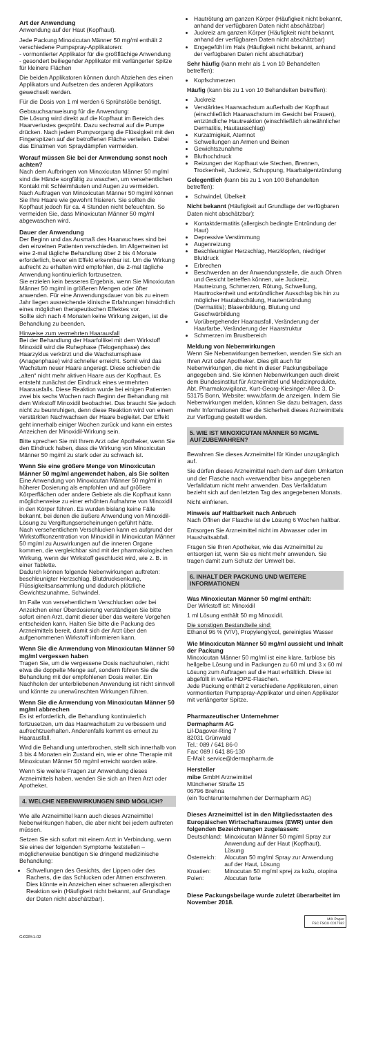Art der Anwendung
Anwendung auf der Haut (Kopfhaut).
Jede Packung Minoxicutan Männer 50 mg/ml enthält 2 verschiedene Pumpspray-Applikatoren:
- vormontierter Applikator für die großflächige Anwendung
- gesondert beiliegender Applikator mit verlängerter Spitze für kleinere Flächen
Die beiden Applikatoren können durch Abziehen des einen Applikators und Aufsetzen des anderen Applikators gewechselt werden.
Für die Dosis von 1 ml werden 6 Sprühstöße benötigt.
Gebrauchsanweisung für die Anwendung:
Die Lösung wird direkt auf die Kopfhaut im Bereich des Haarverlustes gesprüht. Dazu sechsmal auf die Pumpe drücken. Nach jedem Pumpvorgang die Flüssigkeit mit den Fingerspitzen auf der betroffenen Fläche verteilen. Dabei das Einatmen von Spraydämpfen vermeiden.
Worauf müssen Sie bei der Anwendung sonst noch achten?
Nach dem Aufbringen von Minoxicutan Männer 50 mg/ml sind die Hände sorgfältig zu waschen, um versehentlichen Kontakt mit Schleimhäuten und Augen zu vermeiden.
Nach Auftragen von Minoxicutan Männer 50 mg/ml können Sie Ihre Haare wie gewohnt frisieren. Sie sollten die Kopfhaut jedoch für ca. 4 Stunden nicht befeuchten. So vermeiden Sie, dass Minoxicutan Männer 50 mg/ml abgewaschen wird.
Dauer der Anwendung
Der Beginn und das Ausmaß des Haarwuchses sind bei den einzelnen Patienten verschieden. Im Allgemeinen ist eine 2-mal tägliche Behandlung über 2 bis 4 Monate erforderlich, bevor ein Effekt erkennbar ist. Um die Wirkung aufrecht zu erhalten wird empfohlen, die 2-mal tägliche Anwendung kontinuierlich fortzusetzen.
Sie erzielen kein besseres Ergebnis, wenn Sie Minoxicutan Männer 50 mg/ml in größeren Mengen oder öfter anwenden. Für eine Anwendungsdauer von bis zu einem Jahr liegen ausreichende klinische Erfahrungen hinsichtlich eines möglichen therapeutischen Effektes vor.
Sollte sich nach 4 Monaten keine Wirkung zeigen, ist die Behandlung zu beenden.
Hinweise zum vermehrten Haarausfall
Bei der Behandlung der Haarfollikel mit dem Wirkstoff Minoxidil wird die Ruhephase (Telogenphase) des Haarzyklus verkürzt und die Wachstumsphase (Anagenphase) wird schneller erreicht. Somit wird das Wachstum neuer Haare angeregt. Diese schieben die „alten“ nicht mehr aktiven Haare aus der Kopfhaut. Es entsteht zunächst der Eindruck eines vermehrten Haarausfalls. Diese Reaktion wurde bei einigen Patienten zwei bis sechs Wochen nach Beginn der Behandlung mit dem Wirkstoff Minoxidil beobachtet. Das braucht Sie jedoch nicht zu beunruhigen, denn diese Reaktion wird von einem verstärkten Nachwachsen der Haare begleitet. Der Effekt geht innerhalb einiger Wochen zurück und kann ein erstes Anzeichen der Minoxidil-Wirkung sein.
Bitte sprechen Sie mit Ihrem Arzt oder Apotheker, wenn Sie den Eindruck haben, dass die Wirkung von Minoxicutan Männer 50 mg/ml zu stark oder zu schwach ist.
Wenn Sie eine größere Menge von Minoxicutan Männer 50 mg/ml angewendet haben, als Sie sollten
Eine Anwendung von Minoxicutan Männer 50 mg/ml in höherer Dosierung als empfohlen und auf größere Körperflächen oder andere Gebiete als die Kopfhaut kann möglicherweise zu einer erhöhten Aufnahme von Minoxidil in den Körper führen. Es wurden bislang keine Fälle bekannt, bei denen die äußere Anwendung von Minoxidil-Lösung zu Vergiftungserscheinungen geführt hätte.
Nach versehentlichem Verschlucken kann es aufgrund der Wirkstoffkonzentration von Minoxidil in Minoxicutan Männer 50 mg/ml zu Auswirkungen auf die inneren Organe kommen, die vergleichbar sind mit der pharmakologischen Wirkung, wenn der Wirkstoff geschluckt wird, wie z. B. in einer Tablette.
Dadurch können folgende Nebenwirkungen auftreten: beschleunigter Herzschlag, Blutdrucksenkung, Flüssigkeitsansammlung und dadurch plötzliche Gewichtszunahme, Schwindel.
Im Falle von versehentlichem Verschlucken oder bei Anzeichen einer Überdosierung verständigen Sie bitte sofort einen Arzt, damit dieser über das weitere Vorgehen entscheiden kann. Halten Sie bitte die Packung des Arzneimittels bereit, damit sich der Arzt über den aufgenommenen Wirkstoff informieren kann.
Wenn Sie die Anwendung von Minoxicutan Männer 50 mg/ml vergessen haben
Tragen Sie, um die vergessene Dosis nachzuholen, nicht etwa die doppelte Menge auf, sondern führen Sie die Behandlung mit der empfohlenen Dosis weiter. Ein Nachholen der unterbliebenen Anwendung ist nicht sinnvoll und könnte zu unerwünschten Wirkungen führen.
Wenn Sie die Anwendung von Minoxicutan Männer 50 mg/ml abbrechen
Es ist erforderlich, die Behandlung kontinuierlich fortzusetzen, um das Haarwachstum zu verbessern und aufrechtzuerhalten. Anderenfalls kommt es erneut zu Haarausfall.
Wird die Behandlung unterbrochen, stellt sich innerhalb von 3 bis 4 Monaten ein Zustand ein, wie er ohne Therapie mit Minoxicutan Männer 50 mg/ml erreicht worden wäre.
Wenn Sie weitere Fragen zur Anwendung dieses Arzneimittels haben, wenden Sie sich an Ihren Arzt oder Apotheker.
4. WELCHE NEBENWIRKUNGEN SIND MÖGLICH?
Wie alle Arzneimittel kann auch dieses Arzneimittel Nebenwirkungen haben, die aber nicht bei jedem auftreten müssen.
Setzen Sie sich sofort mit einem Arzt in Verbindung, wenn Sie eines der folgenden Symptome feststellen – möglicherweise benötigen Sie dringend medizinische Behandlung:
Schwellungen des Gesichts, der Lippen oder des Rachens, die das Schlucken oder Atmen erschweren. Dies könnte ein Anzeichen einer schweren allergischen Reaktion sein (Häufigkeit nicht bekannt, auf Grundlage der Daten nicht abschätzbar).
Hautrötung am ganzen Körper (Häufigkeit nicht bekannt, anhand der verfügbaren Daten nicht abschätzbar)
Juckreiz am ganzen Körper (Häufigkeit nicht bekannt, anhand der verfügbaren Daten nicht abschätzbar)
Engegefühl im Hals (Häufigkeit nicht bekannt, anhand der verfügbaren Daten nicht abschätzbar)
Sehr häufig (kann mehr als 1 von 10 Behandelten betreffen):
Kopfschmerzen
Häufig (kann bis zu 1 von 10 Behandelten betreffen):
Juckreiz
Verstärktes Haarwachstum außerhalb der Kopfhaut (einschließlich Haarwachstum im Gesicht bei Frauen), entzündliche Hautreaktion (einschließlich akneähnlicher Dermatitis, Hautausschlag)
Kurzatmigkeit, Atemnot
Schwellungen an Armen und Beinen
Gewichtszunahme
Bluthochdruck
Reizungen der Kopfhaut wie Stechen, Brennen, Trockenheit, Juckreiz, Schuppung, Haarbalgentzündung
Gelegentlich (kann bis zu 1 von 100 Behandelten betreffen):
Schwindel, Übelkeit
Nicht bekannt (Häufigkeit auf Grundlage der verfügbaren Daten nicht abschätzbar):
Kontaktdermatitis (allergisch bedingte Entzündung der Haut)
Depressive Verstimmung
Augenreizung
Beschleunigter Herzschlag, Herzklopfen, niedriger Blutdruck
Erbrechen
Beschwerden an der Anwendungsstelle, die auch Ohren und Gesicht betreffen können, wie Juckreiz, Hautreizung, Schmerzen, Rötung, Schwellung, Hauttrockenheit und entzündlicher Ausschlag bis hin zu möglicher Hautabschälung, Hautentzündung (Dermatitis); Blasenbildung, Blutung und Geschwürbildung
Vorübergehender Haarausfall, Veränderung der Haarfarbe, Veränderung der Haarstruktur
Schmerzen im Brustbereich
Meldung von Nebenwirkungen
Wenn Sie Nebenwirkungen bemerken, wenden Sie sich an Ihren Arzt oder Apotheker. Dies gilt auch für Nebenwirkungen, die nicht in dieser Packungsbeilage angegeben sind. Sie können Nebenwirkungen auch direkt dem Bundesinstitut für Arzneimittel und Medizinprodukte, Abt. Pharmakovigilanz, Kurt-Georg-Kiesinger-Allee 3, D-53175 Bonn, Website: www.bfarm.de anzeigen. Indem Sie Nebenwirkungen melden, können Sie dazu beitragen, dass mehr Informationen über die Sicherheit dieses Arzneimittels zur Verfügung gestellt werden.
5. WIE IST MINOXICUTAN MÄNNER 50 MG/ML AUFZUBEWAHREN?
Bewahren Sie dieses Arzneimittel für Kinder unzugänglich auf.
Sie dürfen dieses Arzneimittel nach dem auf dem Umkarton und der Flasche nach «verwendbar bis» angegebenen Verfalldatum nicht mehr anwenden. Das Verfalldatum bezieht sich auf den letzten Tag des angegebenen Monats.
Nicht einfrieren.
Hinweis auf Haltbarkeit nach Anbruch
Nach Öffnen der Flasche ist die Lösung 6 Wochen haltbar.
Entsorgen Sie Arzneimittel nicht im Abwasser oder im Haushaltsabfall.
Fragen Sie Ihren Apotheker, wie das Arzneimittel zu entsorgen ist, wenn Sie es nicht mehr anwenden. Sie tragen damit zum Schutz der Umwelt bei.
6. INHALT DER PACKUNG UND WEITERE INFORMATIONEN
Was Minoxicutan Männer 50 mg/ml enthält:
Der Wirkstoff ist: Minoxidil
1 ml Lösung enthält 50 mg Minoxidil.
Die sonstigen Bestandteile sind:
Ethanol 96 % (V/V), Propylenglycol, gereinigtes Wasser
Wie Minoxicutan Männer 50 mg/ml aussieht und Inhalt der Packung
Minoxicutan Männer 50 mg/ml ist eine klare, farblose bis hellgelbe Lösung und in Packungen zu 60 ml und 3 x 60 ml Lösung zum Auftragen auf die Haut erhältlich. Diese ist abgefüllt in weiße HDPE-Flaschen.
Jede Packung enthält 2 verschiedene Applikatoren, einen vormontierten Pumpspray-Applikator und einen Applikator mit verlängerter Spitze.
Pharmazeutischer Unternehmer
Dermapharm AG
Lil-Dagover-Ring 7
82031 Grünwald
Tel.: 089 / 641 86-0
Fax: 089 / 641 86-130
E-Mail: service@dermapharm.de
Hersteller
mibe GmbH Arzneimittel
Münchener Straße 15
06796 Brehna
(ein Tochterunternehmen der Dermapharm AG)
Dieses Arzneimittel ist in den Mitgliedsstaaten des Europäischen Wirtschaftsraumes (EWR) unter den folgenden Bezeichnungen zugelassen:
| Deutschland: | Minoxicutan Männer 50 mg/ml Spray zur Anwendung auf der Haut (Kopfhaut), Lösung |
| Österreich: | Alocutan 50 mg/ml Spray zur Anwendung auf der Haut, Lösung |
| Kroatien: | Minocutan 50 mg/ml sprej za kožu, otopina |
| Polen: | Alocutan forte |
Diese Packungsbeilage wurde zuletzt überarbeitet im November 2018.
MIX Papier
FSC FSC® C017592
GI02851-02